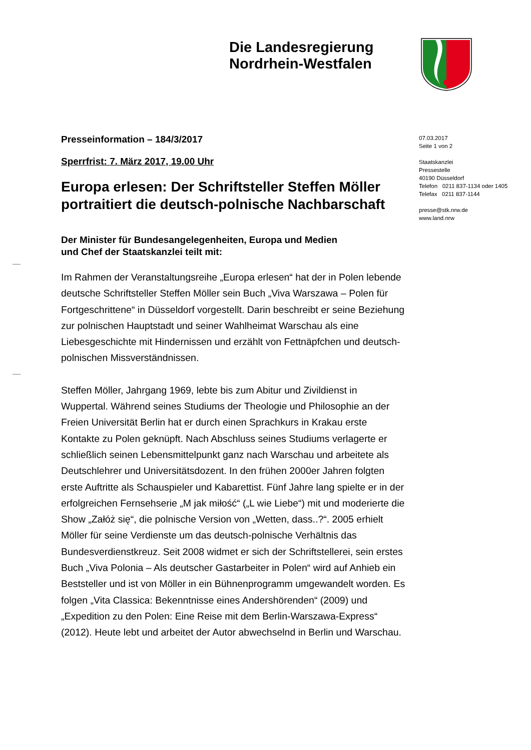Die Landesregierung
Nordrhein-Westfalen
Presseinformation – 184/3/2017
Sperrfrist: 7. März 2017, 19.00 Uhr
Europa erlesen: Der Schriftsteller Steffen Möller portraitiert die deutsch-polnische Nachbarschaft
Der Minister für Bundesangelegenheiten, Europa und Medien
und Chef der Staatskanzlei teilt mit:
Im Rahmen der Veranstaltungsreihe „Europa erlesen“ hat der in Polen lebende deutsche Schriftsteller Steffen Möller sein Buch „Viva Warszawa – Polen für Fortgeschrittene“ in Düsseldorf vorgestellt. Darin beschreibt er seine Beziehung zur polnischen Hauptstadt und seiner Wahlheimat Warschau als eine Liebesgeschichte mit Hindernissen und erzählt von Fettnäpfchen und deutsch-polnischen Missverständnissen.
Steffen Möller, Jahrgang 1969, lebte bis zum Abitur und Zivildienst in Wuppertal. Während seines Studiums der Theologie und Philosophie an der Freien Universität Berlin hat er durch einen Sprachkurs in Krakau erste Kontakte zu Polen geknüpft. Nach Abschluss seines Studiums verlagerte er schließlich seinen Lebensmittelpunkt ganz nach Warschau und arbeitete als Deutschlehrer und Universitätsdozent. In den frühen 2000er Jahren folgten erste Auftritte als Schauspieler und Kabarettist. Fünf Jahre lang spielte er in der erfolgreichen Fernsehserie „M jak miłość“ („L wie Liebe“) mit und moderierte die Show „Załóż się“, die polnische Version von „Wetten, dass..?“. 2005 erhielt Möller für seine Verdienste um das deutsch-polnische Verhältnis das Bundesverdienstkreuz. Seit 2008 widmet er sich der Schriftstellerei, sein erstes Buch „Viva Polonia – Als deutscher Gastarbeiter in Polen“ wird auf Anhieb ein Beststeller und ist von Möller in ein Bühnenprogramm umgewandelt worden. Es folgen „Vita Classica: Bekenntnisse eines Andershörenden“ (2009) und „Expedition zu den Polen: Eine Reise mit dem Berlin-Warszawa-Express“ (2012). Heute lebt und arbeitet der Autor abwechselnd in Berlin und Warschau.
07.03.2017
Seite 1 von 2
Staatskanzlei
Pressestelle
40190 Düsseldorf
Telefon 0211 837-1134 oder 1405
Telefax 0211 837-1144
presse@stk.nrw.de
www.land.nrw